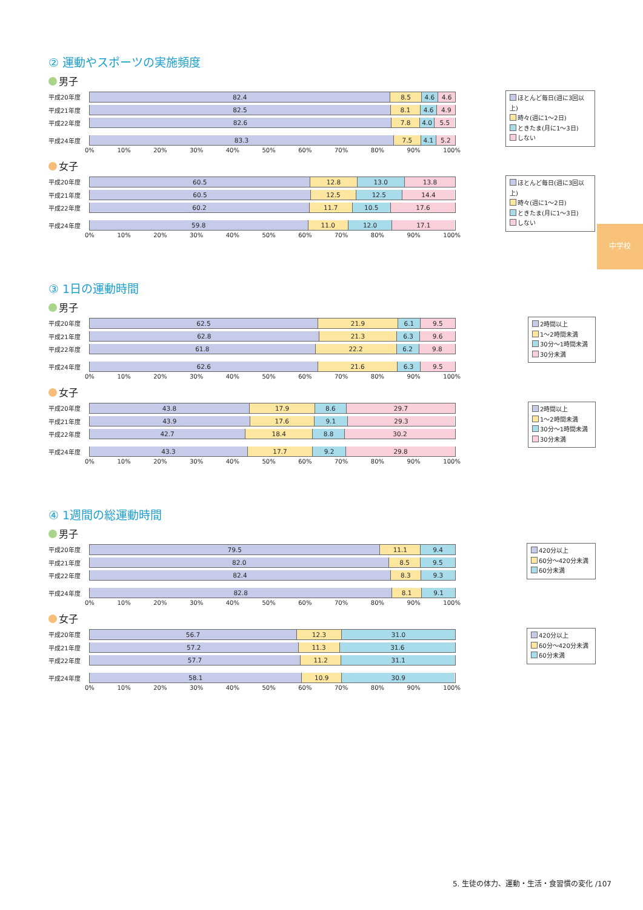中学校
② 運動やスポーツの実施頻度
男子
平成20年度
82.4 8.5 4.6 4.6
平成21年度
82.5 8.1 4.6 4.9
平成22年度
82.6 7.8 4.0 5.5
平成24年度
83.3 7.5 4.1 5.2
0% 10% 20% 30% 40% 50% 60% 70% 80% 90% 100%
ほとんど毎日(週に3回以上)
時々(週に1〜2日)
ときたま(月に1〜3日)
しない
女子
平成20年度
60.5 12.8 13.0 13.8
平成21年度
60.5 12.5 12.5 14.4
平成22年度
60.2 11.7 10.5 17.6
平成24年度
59.8 11.0 12.0 17.1
0% 10% 20% 30% 40% 50% 60% 70% 80% 90% 100%
ほとんど毎日(週に3回以上)
時々(週に1〜2日)
ときたま(月に1〜3日)
しない
③ 1日の運動時間
男子
平成20年度
62.5 21.9 6.1 9.5
平成21年度
62.8 21.3 6.3 9.6
平成22年度
61.8 22.2 6.2 9.8
平成24年度
62.6 21.6 6.3 9.5
0% 10% 20% 30% 40% 50% 60% 70% 80% 90% 100%
2時間以上
1〜2時間未満
30分〜1時間未満
30分未満
女子
平成20年度
43.8 17.9 8.6 29.7
平成21年度
43.9 17.6 9.1 29.3
平成22年度
42.7 18.4 8.8 30.2
平成24年度
43.3 17.7 9.2 29.8
0% 10% 20% 30% 40% 50% 60% 70% 80% 90% 100%
2時間以上
1〜2時間未満
30分〜1時間未満
30分未満
④ 1週間の総運動時間
男子
平成20年度
79.5 11.1 9.4
平成21年度
82.0 8.5 9.5
平成22年度
82.4 8.3 9.3
平成24年度
82.8 8.1 9.1
0% 10% 20% 30% 40% 50% 60% 70% 80% 90% 100%
420分以上
60分〜420分未満
60分未満
女子
平成20年度
56.7 12.3 31.0
平成21年度
57.2 11.3 31.6
平成22年度
57.7 11.2 31.1
平成24年度
58.1 10.9 30.9
0% 10% 20% 30% 40% 50% 60% 70% 80% 90% 100%
420分以上
60分〜420分未満
60分未満
5. 生徒の体力、運動・生活・食習慣の変化 /107